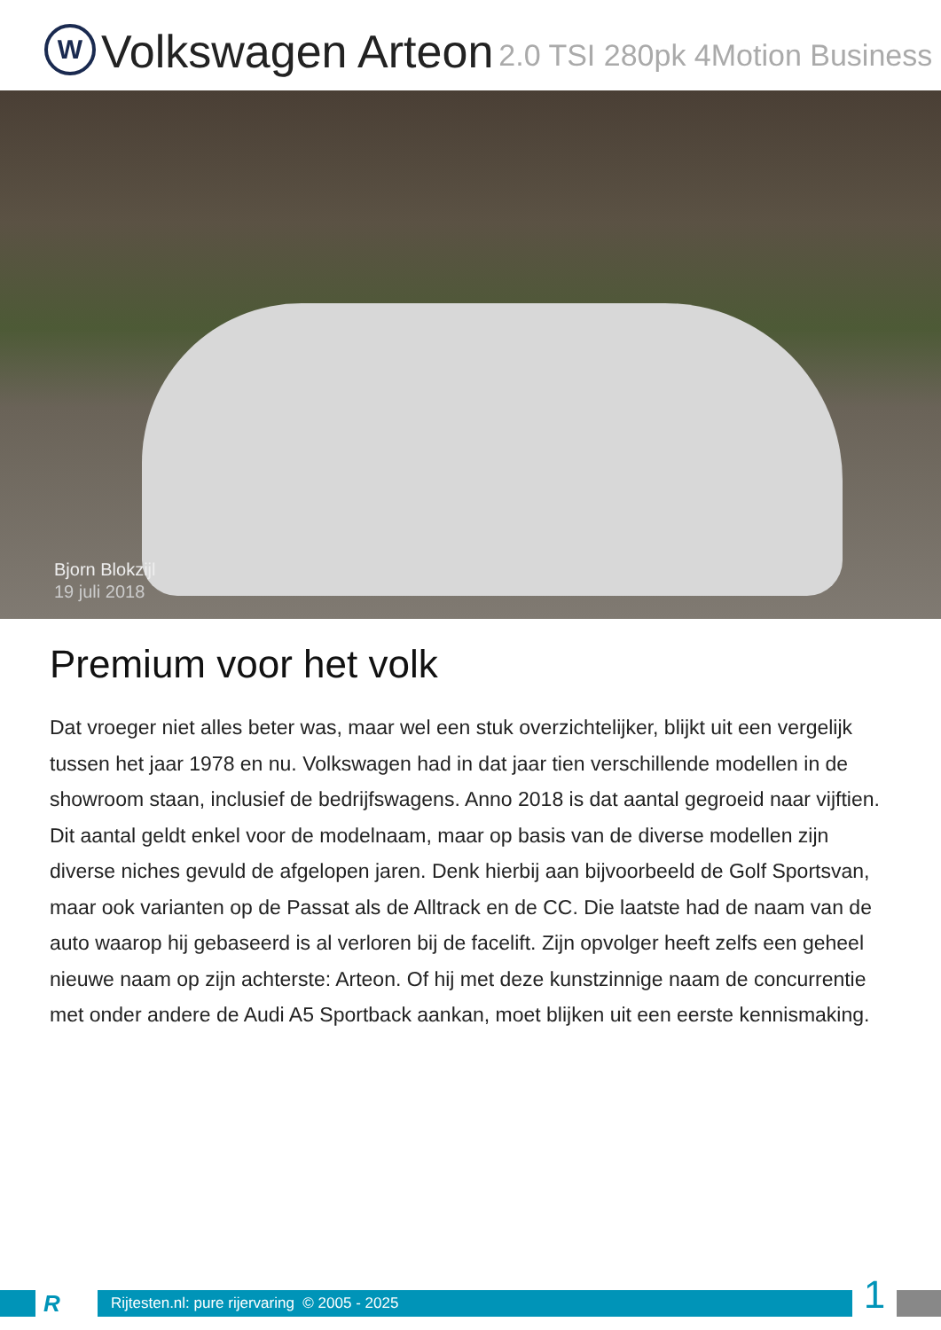W
Volkswagen Arteon
2.0 TSI 280pk 4Motion Business
Bjorn Blokzijl
19 juli 2018
Premium voor het volk
Dat vroeger niet alles beter was, maar wel een stuk overzichtelijker, blijkt uit een vergelijk tussen het jaar 1978 en nu. Volkswagen had in dat jaar tien verschillende modellen in de showroom staan, inclusief de bedrijfswagens. Anno 2018 is dat aantal gegroeid naar vijftien. Dit aantal geldt enkel voor de modelnaam, maar op basis van de diverse modellen zijn diverse niches gevuld de afgelopen jaren. Denk hierbij aan bijvoorbeeld de Golf Sportsvan, maar ook varianten op de Passat als de Alltrack en de CC. Die laatste had de naam van de auto waarop hij gebaseerd is al verloren bij de facelift. Zijn opvolger heeft zelfs een geheel nieuwe naam op zijn achterste: Arteon. Of hij met deze kunstzinnige naam de concurrentie met onder andere de Audi A5 Sportback aankan, moet blijken uit een eerste kennismaking.
R
Rijtesten.nl: pure rijervaring © 2005 - 2025
1